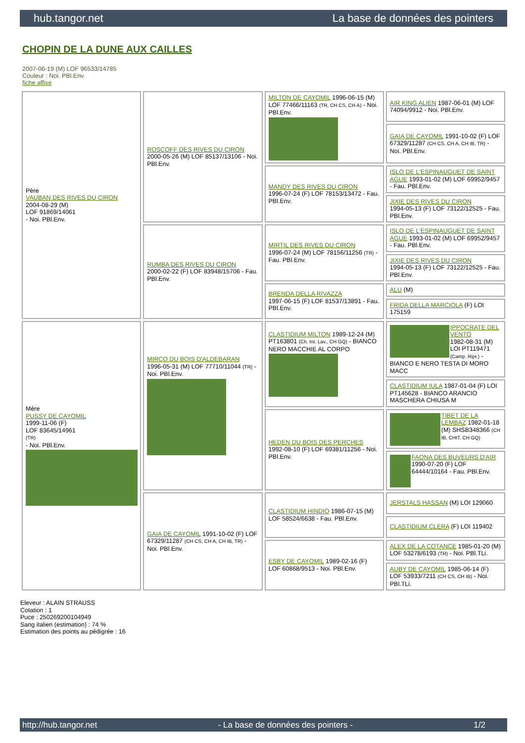hub.tangor.net La base de données des pointers
CHOPIN DE LA DUNE AUX CAILLES
2007-06-19 (M) LOF 96533/14785
Couleur : Noi. PBl.Env.
fiche affixe
| Père VAUBAN DES RIVES DU CIRON 2004-08-29 (M) LOF 91869/14061 - Noi. PBl.Env. | ROSCOFF DES RIVES DU CIRON 2000-05-26 (M) LOF 85137/13106 - Noi. PBl.Env. | MILTON DE CAYOMIL 1996-06-15 (M) LOF 77466/11163 (TR, CH CS, CH A) - Noi. PBl.Env. | AIR KING ALIEN 1987-06-01 (M) LOF 74094/9912 - Noi. PBl.Env. |
| | | | GAIA DE CAYOMIL 1991-10-02 (F) LOF 67329/11287 (CH CS, CH A, CH IB, TR) - Noi. PBl.Env. |
| | | MANDY DES RIVES DU CIRON 1996-07-24 (F) LOF 78153/13472 - Fau. PBl.Env. | ISLO DE L'ESPINAUGUET DE SAINT AGUE 1993-01-02 (M) LOF 69952/9457 - Fau. PBl.Env. |
| | | | JIXIE DES RIVES DU CIRON 1994-05-13 (F) LOF 73122/12525 - Fau. PBl.Env. |
| | RUMBA DES RIVES DU CIRON 2000-02-22 (F) LOF 83948/15706 - Fau. PBl.Env. | MIRTIL DES RIVES DU CIRON 1996-07-24 (M) LOF 78156/11256 (TR) - Fau. PBl.Env. | ISLO DE L'ESPINAUGUET DE SAINT AGUE 1993-01-02 (M) LOF 69952/9457 - Fau. PBl.Env. |
| | | | JIXIE DES RIVES DU CIRON 1994-05-13 (F) LOF 73122/12525 - Fau. PBl.Env. |
| | | BRENDA DELLA RIVAZZA 1997-06-15 (F) LOF 81537/13891 - Fau. PBl.Env. | ALU (M) |
| | | | FRIDA DELLA MARCIOLA (F) LOI 175159 |
| Mère PUSSY DE CAYOMIL 1999-11-06 (F) LOF 83645/14961 (TR) - Noi. PBl.Env. | MIRCO DU BOIS D'ALDEBARAN 1996-05-31 (M) LOF 77710/11044 (TR) - Noi. PBl.Env. | CLASTIDIUM MILTON 1989-12-24 (M) PT163801 (Ch. Int. Lav., CH GQ) - BIANCO NERO MACCHIE AL CORPO | IPPOCRATE DEL VENTO 1982-08-31 (M) LOI PT119471 (Camp. Ripr.) - BIANCO E NERO TESTA DI MORO MACC |
| | | | CLASTIDIUM IULA 1987-01-04 (F) LOI PT145628 - BIANCO ARANCIO MASCHERA CHIUSA M |
| | | HEDEN DU BOIS DES PERCHES 1992-08-10 (F) LOF 69381/11256 - Noi. PBl.Env. | TIBET DE LA LEMBAZ 1982-01-18 (M) SHSB348366 (CH IB, CHIT, CH GQ) |
| | | | FAONA DES BUVEURS D'AIR 1990-07-20 (F) LOF 64444/10164 - Fau. PBl.Env. |
| | GAIA DE CAYOMIL 1991-10-02 (F) LOF 67329/11287 (CH CS, CH A, CH IB, TR) - Noi. PBl.Env. | CLASTIDIUM HINDIO 1986-07-15 (M) LOF 58524/6638 - Fau. PBl.Env. | JERSTALS HASSAN (M) LOI 129060 |
| | | | CLASTIDIUM CLERA (F) LOI 119402 |
| | | ESBY DE CAYOMIL 1989-02-16 (F) LOF 60868/9513 - Noi. PBl.Env. | ALEX DE LA COTANCE 1985-01-20 (M) LOF 53278/6193 (TR) - Noi. PBl.TLi. |
| | | | AUBY DE CAYOMIL 1985-06-14 (F) LOF 53933/7211 (CH CS, CH IB) - Noi. PBl.TLi. |
Eleveur : ALAIN STRAUSS
Cotation : 1
Puce : 250269200104949
Sang italien (estimation) : 74 %
Estimation des points au pédigrée : 16
http://hub.tangor.net - La base de données des pointers - 1/2